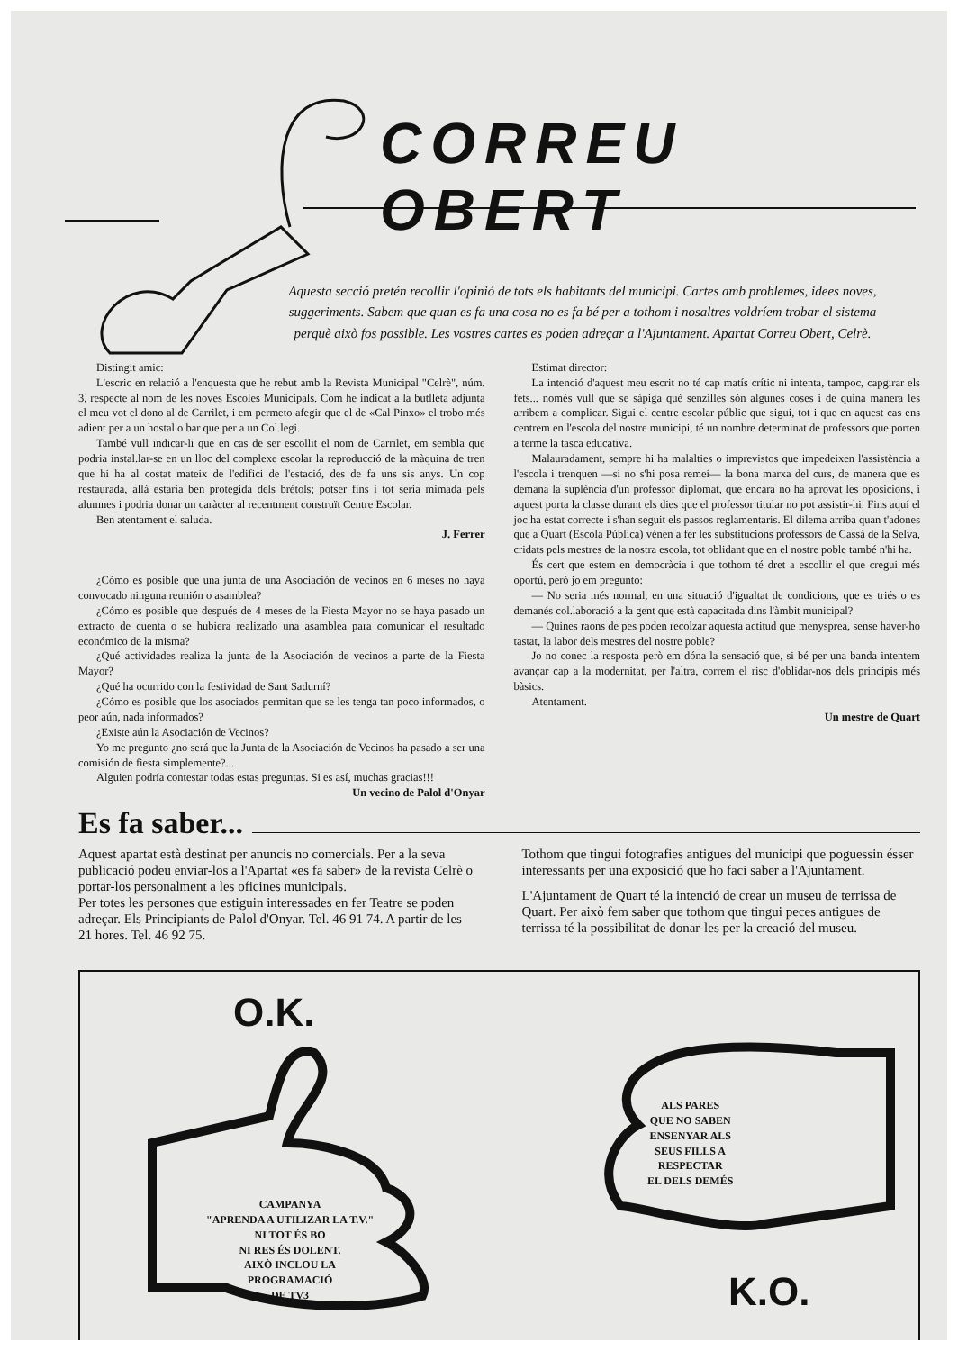CORREU OBERT
Aquesta secció pretén recollir l'opinió de tots els habitants del municipi. Cartes amb problemes, idees noves, suggeriments. Sabem que quan es fa una cosa no es fa bé per a tothom i nosaltres voldríem trobar el sistema perquè això fos possible. Les vostres cartes es poden adreçar a l'Ajuntament. Apartat Correu Obert, Celrè.
Distingit amic:
L'escric en relació a l'enquesta que he rebut amb la Revista Municipal "Celrè", núm. 3, respecte al nom de les noves Escoles Municipals. Com he indicat a la butlleta adjunta el meu vot el dono al de Carrilet, i em permeto afegir que el de «Cal Pinxo» el trobo més adient per a un hostal o bar que per a un Col.legi.
També vull indicar-li que en cas de ser escollit el nom de Carrilet, em sembla que podria instal.lar-se en un lloc del complexe escolar la reproducció de la màquina de tren que hi ha al costat mateix de l'edifici de l'estació, des de fa uns sis anys. Un cop restaurada, allà estaria ben protegida dels brétols; potser fins i tot seria mimada pels alumnes i podria donar un caràcter al recentment construït Centre Escolar.
Ben atentament el saluda.
J. Ferrer
¿Cómo es posible que una junta de una Asociación de vecinos en 6 meses no haya convocado ninguna reunión o asamblea?
¿Cómo es posible que después de 4 meses de la Fiesta Mayor no se haya pasado un extracto de cuenta o se hubiera realizado una asamblea para comunicar el resultado económico de la misma?
¿Qué actividades realiza la junta de la Asociación de vecinos a parte de la Fiesta Mayor?
¿Qué ha ocurrido con la festividad de Sant Sadurní?
¿Cómo es posible que los asociados permitan que se les tenga tan poco informados, o peor aún, nada informados?
¿Existe aún la Asociación de Vecinos?
Yo me pregunto ¿no será que la Junta de la Asociación de Vecinos ha pasado a ser una comisión de fiesta simplemente?...
Alguien podría contestar todas estas preguntas. Si es así, muchas gracias!!!
Un vecino de Palol d'Onyar
Estimat director:
La intenció d'aquest meu escrit no té cap matís crític ni intenta, tampoc, capgirar els fets... només vull que se sàpiga què senzilles són algunes coses i de quina manera les arribem a complicar. Sigui el centre escolar públic que sigui, tot i que en aquest cas ens centrem en l'escola del nostre municipi, té un nombre determinat de professors que porten a terme la tasca educativa.
Malauradament, sempre hi ha malalties o imprevistos que impedeixen l'assistència a l'escola i trenquen —si no s'hi posa remei— la bona marxa del curs, de manera que es demana la suplència d'un professor diplomat, que encara no ha aprovat les oposicions, i aquest porta la classe durant els dies que el professor titular no pot assistir-hi. Fins aquí el joc ha estat correcte i s'han seguit els passos reglamentaris. El dilema arriba quan t'adones que a Quart (Escola Pública) vénen a fer les substitucions professors de Cassà de la Selva, cridats pels mestres de la nostra escola, tot oblidant que en el nostre poble també n'hi ha.
És cert que estem en democràcia i que tothom té dret a escollir el que cregui més oportú, però jo em pregunto:
— No seria més normal, en una situació d'igualtat de condicions, que es triés o es demanés col.laboració a la gent que està capacitada dins l'àmbit municipal?
— Quines raons de pes poden recolzar aquesta actitud que menysprea, sense haver-ho tastat, la labor dels mestres del nostre poble?
Jo no conec la resposta però em dóna la sensació que, si bé per una banda intentem avançar cap a la modernitat, per l'altra, correm el risc d'oblidar-nos dels principis més bàsics.
Atentament.
Un mestre de Quart
Es fa saber...
Aquest apartat està destinat per anuncis no comercials. Per a la seva publicació podeu enviar-los a l'Apartat «es fa saber» de la revista Celrè o portar-los personalment a les oficines municipals.
Per totes les persones que estiguin interessades en fer Teatre se poden adreçar. Els Principiants de Palol d'Onyar. Tel. 46 91 74. A partir de les 21 hores. Tel. 46 92 75.
Tothom que tingui fotografies antigues del municipi que poguessin ésser interessants per una exposició que ho faci saber a l'Ajuntament.
L'Ajuntament de Quart té la intenció de crear un museu de terrissa de Quart. Per això fem saber que tothom que tingui peces antigues de terrissa té la possibilitat de donar-les per la creació del museu.
O.K.
CAMPANYA
"APRENDA A UTILIZAR LA T.V."
NI TOT ÉS BO
NI RES ÉS DOLENT.
AIXÒ INCLOU LA
PROGRAMACIÓ
DE TV3
ALS PARES
QUE NO SABEN
ENSENYAR ALS
SEUS FILLS A
RESPECTAR
EL DELS DEMÉS
K.O.